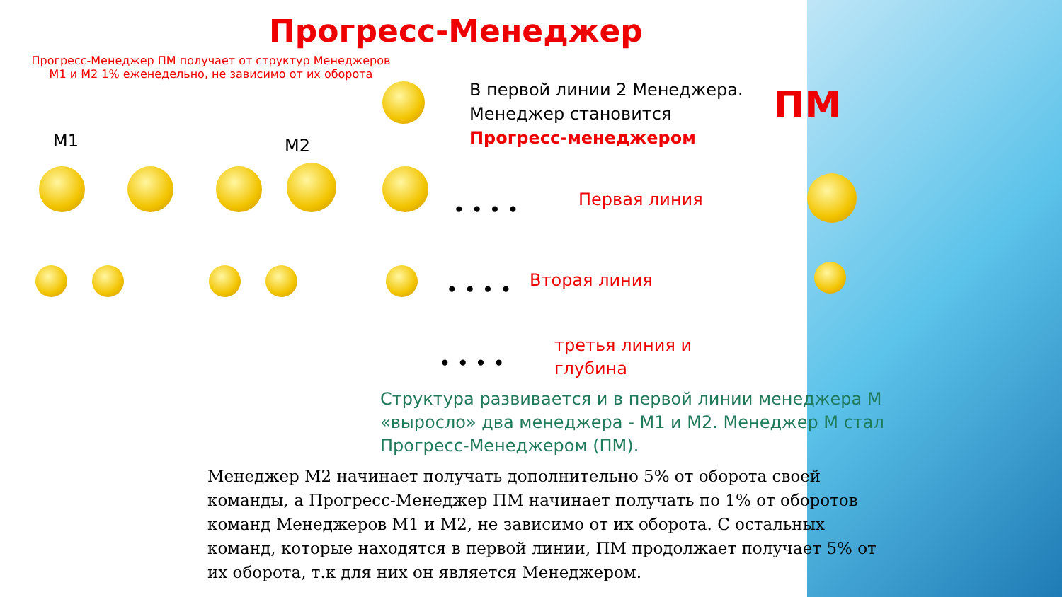Прогресс-Менеджер
Прогресс-Менеджер ПМ получает от структур Менеджеров М1 и М2 1% еженедельно, не зависимо от их оборота
В первой линии 2 Менеджера.
Менеджер становится
Прогресс-менеджером
ПМ
М1 М2
Первая линия
Вторая линия
третья линия и
глубина
• • • •
• • • •
• • • •
Структура развивается и в первой линии менеджера М «выросло» два менеджера - М1 и М2. Менеджер М стал Прогресс-Менеджером (ПМ).
Менеджер М2 начинает получать дополнительно 5% от оборота своей команды, а Прогресс-Менеджер ПМ начинает получать по 1% от оборотов команд Менеджеров М1 и М2, не зависимо от их оборота. С остальных команд, которые находятся в первой линии, ПМ продолжает получает 5% от их оборота, т.к для них он является Менеджером.